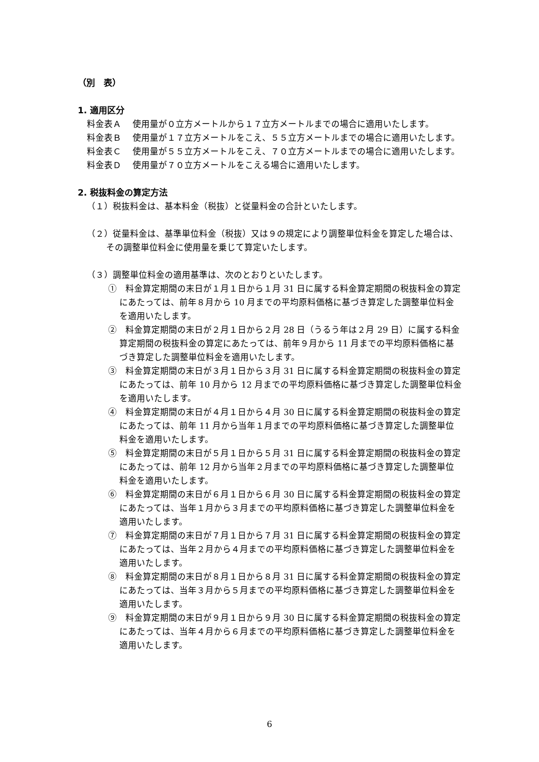（別　表）
1. 適用区分
料金表Ａ 使用量が０立方メートルから１７立方メートルまでの場合に適用いたします。
料金表Ｂ 使用量が１７立方メートルをこえ、５５立方メートルまでの場合に適用いたします。
料金表Ｃ 使用量が５５立方メートルをこえ、７０立方メートルまでの場合に適用いたします。
料金表Ｄ 使用量が７０立方メートルをこえる場合に適用いたします。
2. 税抜料金の算定方法
（１）税抜料金は、基本料金（税抜）と従量料金の合計といたします。
（２）従量料金は、基準単位料金（税抜）又は９の規定により調整単位料金を算定した場合は、その調整単位料金に使用量を乗じて算定いたします。
（３）調整単位料金の適用基準は、次のとおりといたします。
①　料金算定期間の末日が１月１日から１月 31 日に属する料金算定期間の税抜料金の算定にあたっては、前年８月から 10 月までの平均原料価格に基づき算定した調整単位料金を適用いたします。
②　料金算定期間の末日が２月１日から２月 28 日（うるう年は２月 29 日）に属する料金算定期間の税抜料金の算定にあたっては、前年９月から 11 月までの平均原料価格に基づき算定した調整単位料金を適用いたします。
③　料金算定期間の末日が３月１日から３月 31 日に属する料金算定期間の税抜料金の算定にあたっては、前年 10 月から 12 月までの平均原料価格に基づき算定した調整単位料金を適用いたします。
④　料金算定期間の末日が４月１日から４月 30 日に属する料金算定期間の税抜料金の算定にあたっては、前年 11 月から当年１月までの平均原料価格に基づき算定した調整単位料金を適用いたします。
⑤　料金算定期間の末日が５月１日から５月 31 日に属する料金算定期間の税抜料金の算定にあたっては、前年 12 月から当年２月までの平均原料価格に基づき算定した調整単位料金を適用いたします。
⑥　料金算定期間の末日が６月１日から６月 30 日に属する料金算定期間の税抜料金の算定にあたっては、当年１月から３月までの平均原料価格に基づき算定した調整単位料金を適用いたします。
⑦　料金算定期間の末日が７月１日から７月 31 日に属する料金算定期間の税抜料金の算定にあたっては、当年２月から４月までの平均原料価格に基づき算定した調整単位料金を適用いたします。
⑧　料金算定期間の末日が８月１日から８月 31 日に属する料金算定期間の税抜料金の算定にあたっては、当年３月から５月までの平均原料価格に基づき算定した調整単位料金を適用いたします。
⑨　料金算定期間の末日が９月１日から９月 30 日に属する料金算定期間の税抜料金の算定にあたっては、当年４月から６月までの平均原料価格に基づき算定した調整単位料金を適用いたします。
6